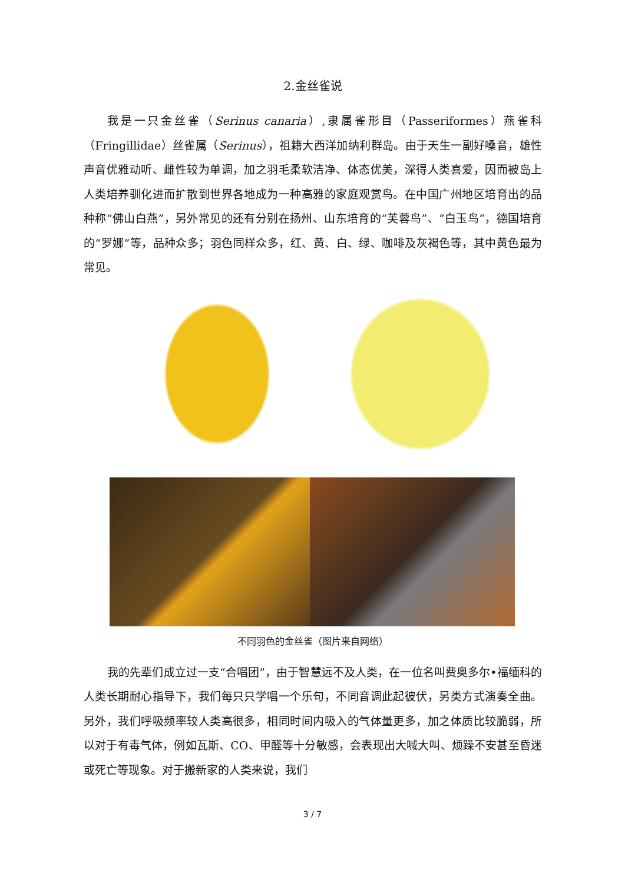2.金丝雀说
我是一只金丝雀（Serinus canaria）,隶属雀形目（Passeriformes）燕雀科（Fringillidae）丝雀属（Serinus），祖籍大西洋加纳利群岛。由于天生一副好嗓音，雄性声音优雅动听、雌性较为单调，加之羽毛柔软洁净、体态优美，深得人类喜爱，因而被岛上人类培养驯化进而扩散到世界各地成为一种高雅的家庭观赏鸟。在中国广州地区培育出的品种称“佛山白燕”，另外常见的还有分别在扬州、山东培育的“芙蓉鸟”、“白玉鸟”，德国培育的“罗娜”等，品种众多；羽色同样众多，红、黄、白、绿、咖啡及灰褐色等，其中黄色最为常见。
不同羽色的金丝雀（图片来自网络）
我的先辈们成立过一支“合唱团”，由于智慧远不及人类，在一位名叫费奥多尔•福缅科的人类长期耐心指导下，我们每只只学唱一个乐句，不同音调此起彼伏，另类方式演奏全曲。另外，我们呼吸频率较人类高很多，相同时间内吸入的气体量更多，加之体质比较脆弱，所以对于有毒气体，例如瓦斯、CO、甲醛等十分敏感，会表现出大喊大叫、烦躁不安甚至昏迷或死亡等现象。对于搬新家的人类来说，我们
3 / 7